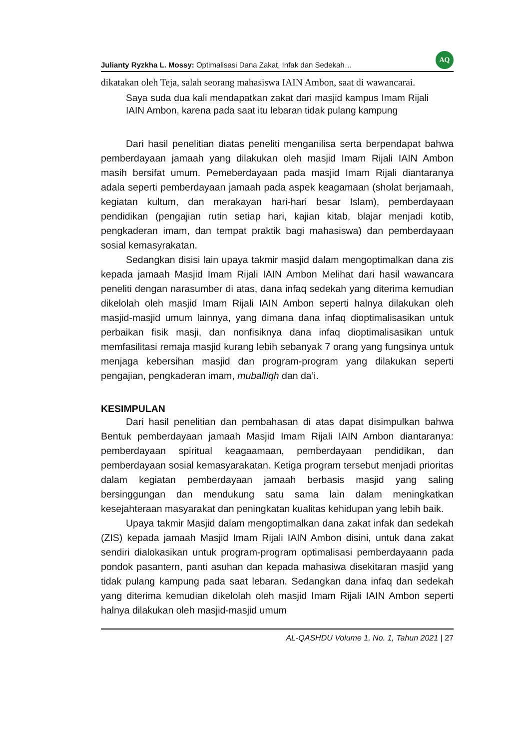Julianty Ryzkha L. Mossy: Optimalisasi Dana Zakat, Infak dan Sedekah… AQ
dikatakan oleh Teja, salah seorang mahasiswa IAIN Ambon, saat di wawancarai.
Saya suda dua kali mendapatkan zakat dari masjid kampus Imam Rijali IAIN Ambon, karena pada saat itu lebaran tidak pulang kampung
Dari hasil penelitian diatas peneliti menganilisa serta berpendapat bahwa pemberdayaan jamaah yang dilakukan oleh masjid Imam Rijali IAIN Ambon masih bersifat umum. Pemeberdayaan pada masjid Imam Rijali diantaranya adala seperti pemberdayaan jamaah pada aspek keagamaan (sholat berjamaah, kegiatan kultum, dan merakayan hari-hari besar Islam), pemberdayaan pendidikan (pengajian rutin setiap hari, kajian kitab, blajar menjadi kotib, pengkaderan imam, dan tempat praktik bagi mahasiswa) dan pemberdayaan sosial kemasyrakatan.
Sedangkan disisi lain upaya takmir masjid dalam mengoptimalkan dana zis kepada jamaah Masjid Imam Rijali IAIN Ambon Melihat dari hasil wawancara peneliti dengan narasumber di atas, dana infaq sedekah yang diterima kemudian dikelolah oleh masjid Imam Rijali IAIN Ambon seperti halnya dilakukan oleh masjid-masjid umum lainnya, yang dimana dana infaq dioptimalisasikan untuk perbaikan fisik masji, dan nonfisiknya dana infaq dioptimalisasikan untuk memfasilitasi remaja masjid kurang lebih sebanyak 7 orang yang fungsinya untuk menjaga kebersihan masjid dan program-program yang dilakukan seperti pengajian, pengkaderan imam, muballiqh dan da’i.
KESIMPULAN
Dari hasil penelitian dan pembahasan di atas dapat disimpulkan bahwa Bentuk pemberdayaan jamaah Masjid Imam Rijali IAIN Ambon diantaranya: pemberdayaan spiritual keagaamaan, pemberdayaan pendidikan, dan pemberdayaan sosial kemasyarakatan. Ketiga program tersebut menjadi prioritas dalam kegiatan pemberdayaan jamaah berbasis masjid yang saling bersinggungan dan mendukung satu sama lain dalam meningkatkan kesejahteraan masyarakat dan peningkatan kualitas kehidupan yang lebih baik.
Upaya takmir Masjid dalam mengoptimalkan dana zakat infak dan sedekah (ZIS) kepada jamaah Masjid Imam Rijali IAIN Ambon disini, untuk dana zakat sendiri dialokasikan untuk program-program optimalisasi pemberdayaann pada pondok pasantern, panti asuhan dan kepada mahasiwa disekitaran masjid yang tidak pulang kampung pada saat lebaran. Sedangkan dana infaq dan sedekah yang diterima kemudian dikelolah oleh masjid Imam Rijali IAIN Ambon seperti halnya dilakukan oleh masjid-masjid umum
AL-QASHDU Volume 1, No. 1, Tahun 2021 | 27